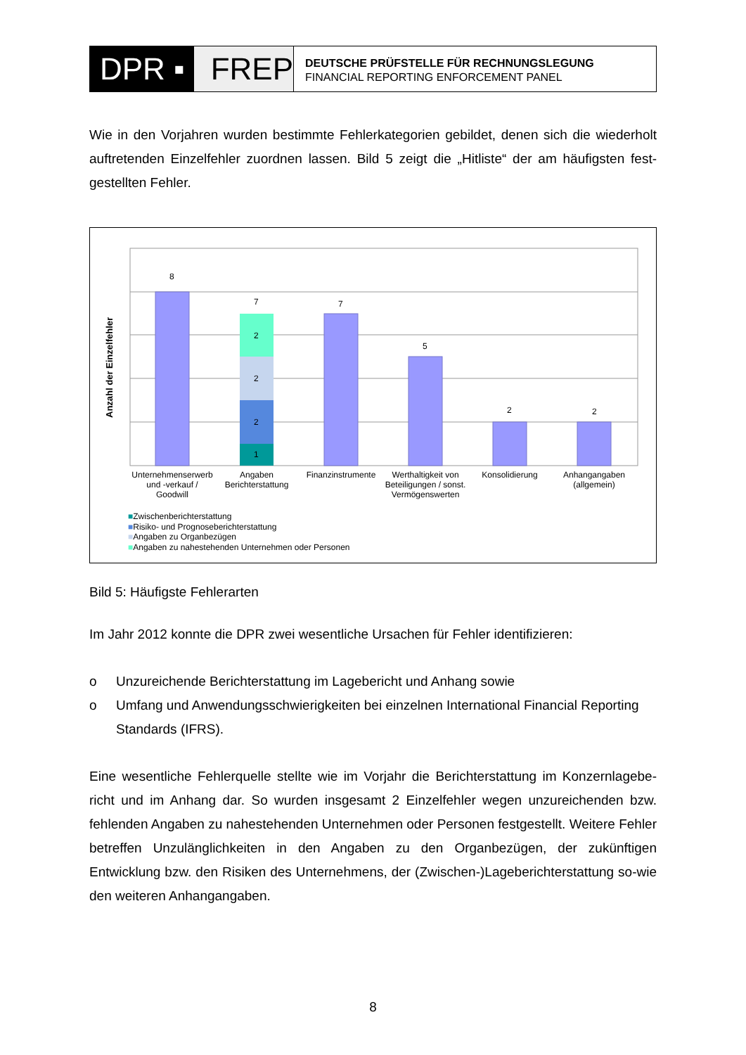DPR ▪ FREP
DEUTSCHE PRÜFSTELLE FÜR RECHNUNGSLEGUNG
FINANCIAL REPORTING ENFORCEMENT PANEL
Wie in den Vorjahren wurden bestimmte Fehlerkategorien gebildet, denen sich die wiederholt auftretenden Einzelfehler zuordnen lassen. Bild 5 zeigt die „Hitliste“ der am häufigsten fest-gestellten Fehler.
Anzahl der Einzelfehler
8
7
2
2
2
1
7
5
2 2
Unternehmenserwerb und -verkauf / Goodwill
Angaben Berichterstattung
Finanzinstrumente
Werthaltigkeit von Beteiligungen / sonst. Vermögenswerten
Konsolidierung Anhangangaben (allgemein)
■Zwischenberichterstattung
■Risiko- und Prognoseberichterstattung
■Angaben zu Organbezügen
■Angaben zu nahestehenden Unternehmen oder Personen
Bild 5: Häufigste Fehlerarten
Im Jahr 2012 konnte die DPR zwei wesentliche Ursachen für Fehler identifizieren:
o Unzureichende Berichterstattung im Lagebericht und Anhang sowie
o Umfang und Anwendungsschwierigkeiten bei einzelnen International Financial Reporting Standards (IFRS).
Eine wesentliche Fehlerquelle stellte wie im Vorjahr die Berichterstattung im Konzernlagebe-richt und im Anhang dar. So wurden insgesamt 2 Einzelfehler wegen unzureichenden bzw. fehlenden Angaben zu nahestehenden Unternehmen oder Personen festgestellt. Weitere Fehler betreffen Unzulänglichkeiten in den Angaben zu den Organbezügen, der zukünftigen Entwicklung bzw. den Risiken des Unternehmens, der (Zwischen-)Lageberichterstattung so-wie den weiteren Anhangangaben.
8